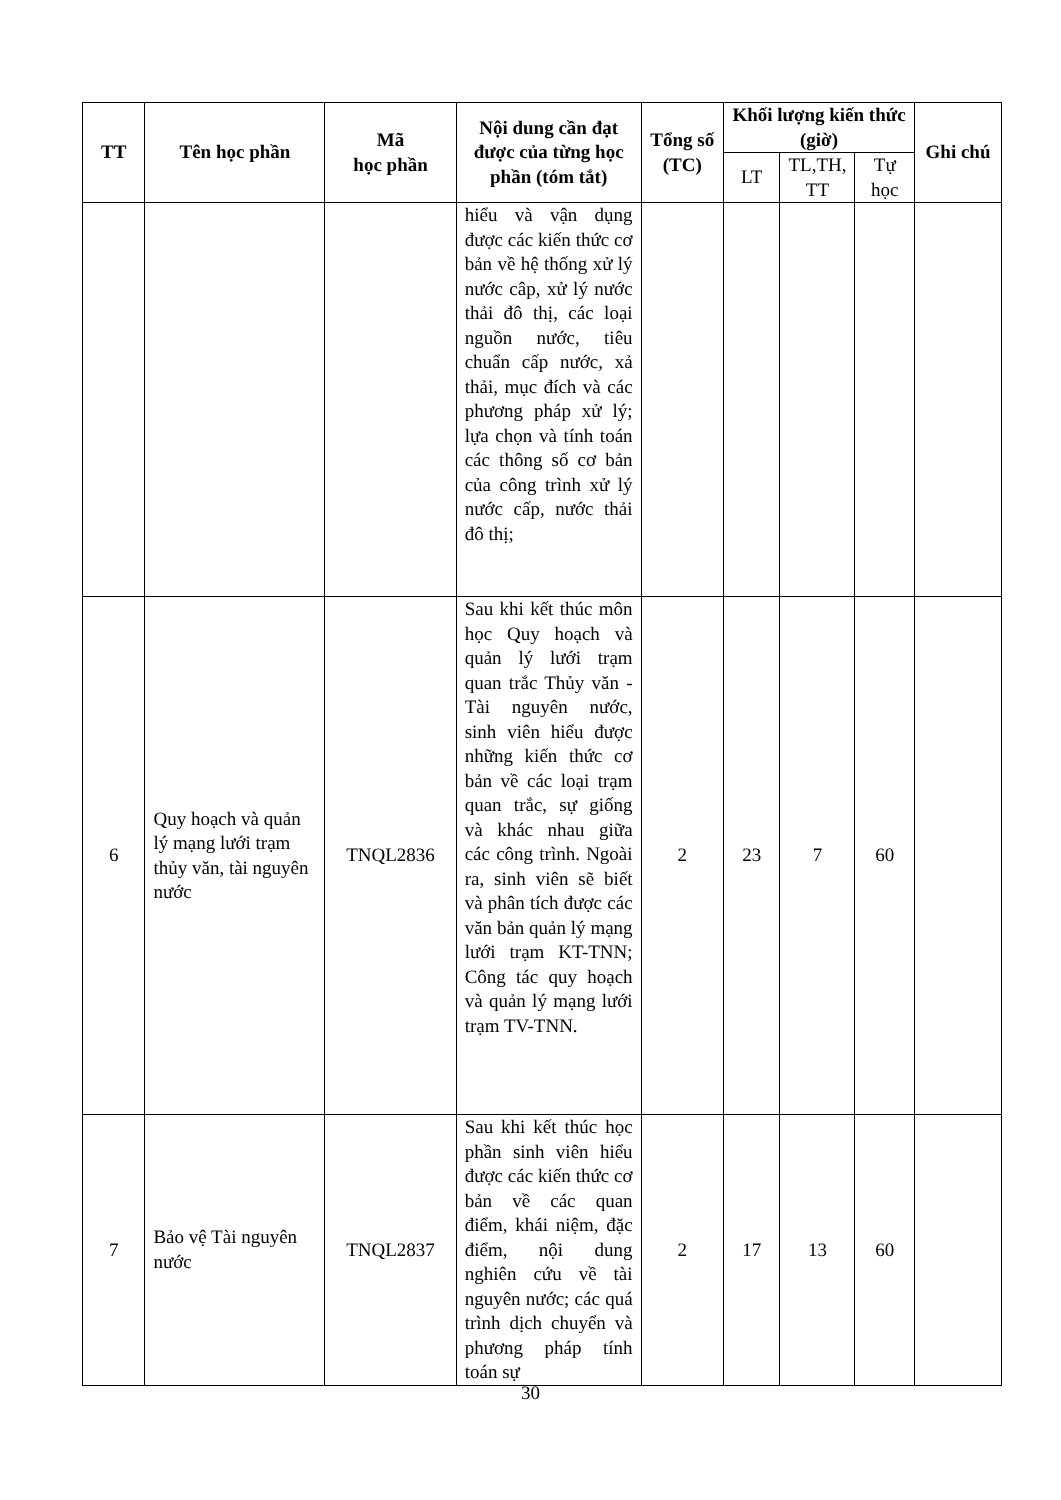| TT | Tên học phần | Mã học phần | Nội dung cần đạt được của từng học phần (tóm tắt) | Tổng số (TC) | Khối lượng kiến thức (giờ) | | | Ghi chú |
| --- | --- | --- | --- | --- | --- | --- | --- | --- |
| | | | | | LT | TL,TH, TT | Tự học | |
| | | | hiểu và vận dụng được các kiến thức cơ bản về hệ thống xử lý nước câp, xử lý nước thải đô thị, các loại nguồn nước, tiêu chuẩn cấp nước, xả thải, mục đích và các phương pháp xử lý; lựa chọn và tính toán các thông số cơ bản của công trình xử lý nước cấp, nước thải đô thị; | | | | | |
| 6 | Quy hoạch và quản lý mạng lưới trạm thủy văn, tài nguyên nước | TNQL2836 | Sau khi kết thúc môn học Quy hoạch và quản lý lưới trạm quan trắc Thủy văn - Tài nguyên nước, sinh viên hiểu được những kiến thức cơ bản về các loại trạm quan trắc, sự giống và khác nhau giữa các công trình. Ngoài ra, sinh viên sẽ biết và phân tích được các văn bản quản lý mạng lưới trạm KT-TNN; Công tác quy hoạch và quản lý mạng lưới trạm TV-TNN. | 2 | 23 | 7 | 60 | |
| 7 | Bảo vệ Tài nguyên nước | TNQL2837 | Sau khi kết thúc học phần sinh viên hiểu được các kiến thức cơ bản về các quan điểm, khái niệm, đặc điểm, nội dung nghiên cứu về tài nguyên nước; các quá trình dịch chuyển và phương pháp tính toán sự | 2 | 17 | 13 | 60 | |
30